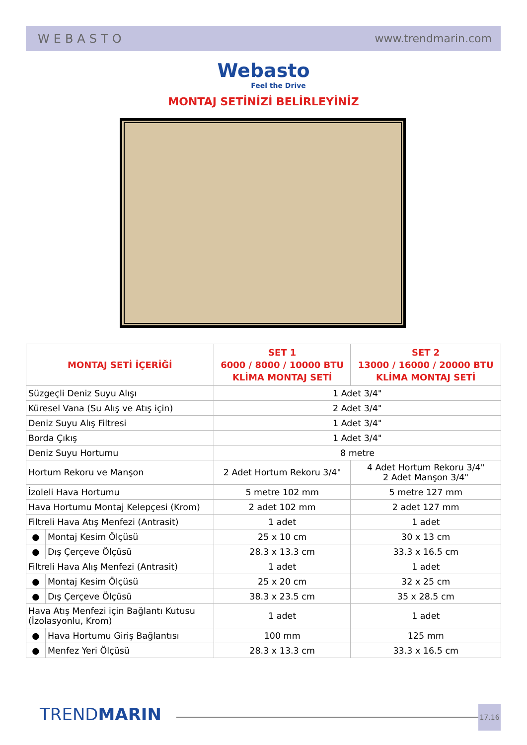WEBASTO www.trendmarin.com
Webasto
Feel the Drive
MONTAJ SETİNİZİ BELİRLEYİNİZ
| MONTAJ SETİ İÇERİĞİ | | SET 1 6000 / 8000 / 10000 BTU KLİMA MONTAJ SETİ | SET 2 13000 / 16000 / 20000 BTU KLİMA MONTAJ SETİ |
| --- | --- | --- | --- |
| Süzgeçli Deniz Suyu Alışı | | 1 Adet 3/4" | |
| Küresel Vana (Su Alış ve Atış için) | | 2 Adet 3/4" | |
| Deniz Suyu Alış Filtresi | | 1 Adet 3/4" | |
| Borda Çıkış | | 1 Adet 3/4" | |
| Deniz Suyu Hortumu | | 8 metre | |
| Hortum Rekoru ve Manşon | | 2 Adet Hortum Rekoru 3/4" | 4 Adet Hortum Rekoru 3/4" 2 Adet Manşon 3/4" |
| İzoleli Hava Hortumu | | 5 metre 102 mm | 5 metre 127 mm |
| Hava Hortumu Montaj Kelepçesi (Krom) | | 2 adet 102 mm | 2 adet 127 mm |
| Filtreli Hava Atış Menfezi (Antrasit) | | 1 adet | 1 adet |
| ● | Montaj Kesim Ölçüsü | 25 x 10 cm | 30 x 13 cm |
| ● | Dış Çerçeve Ölçüsü | 28.3 x 13.3 cm | 33.3 x 16.5 cm |
| Filtreli Hava Alış Menfezi (Antrasit) | | 1 adet | 1 adet |
| ● | Montaj Kesim Ölçüsü | 25 x 20 cm | 32 x 25 cm |
| ● | Dış Çerçeve Ölçüsü | 38.3 x 23.5 cm | 35 x 28.5 cm |
| Hava Atış Menfezi için Bağlantı Kutusu (İzolasyonlu, Krom) | | 1 adet | 1 adet |
| ● | Hava Hortumu Giriş Bağlantısı | 100 mm | 125 mm |
| ● | Menfez Yeri Ölçüsü | 28.3 x 13.3 cm | 33.3 x 16.5 cm |
TRENDMARIN 17.16